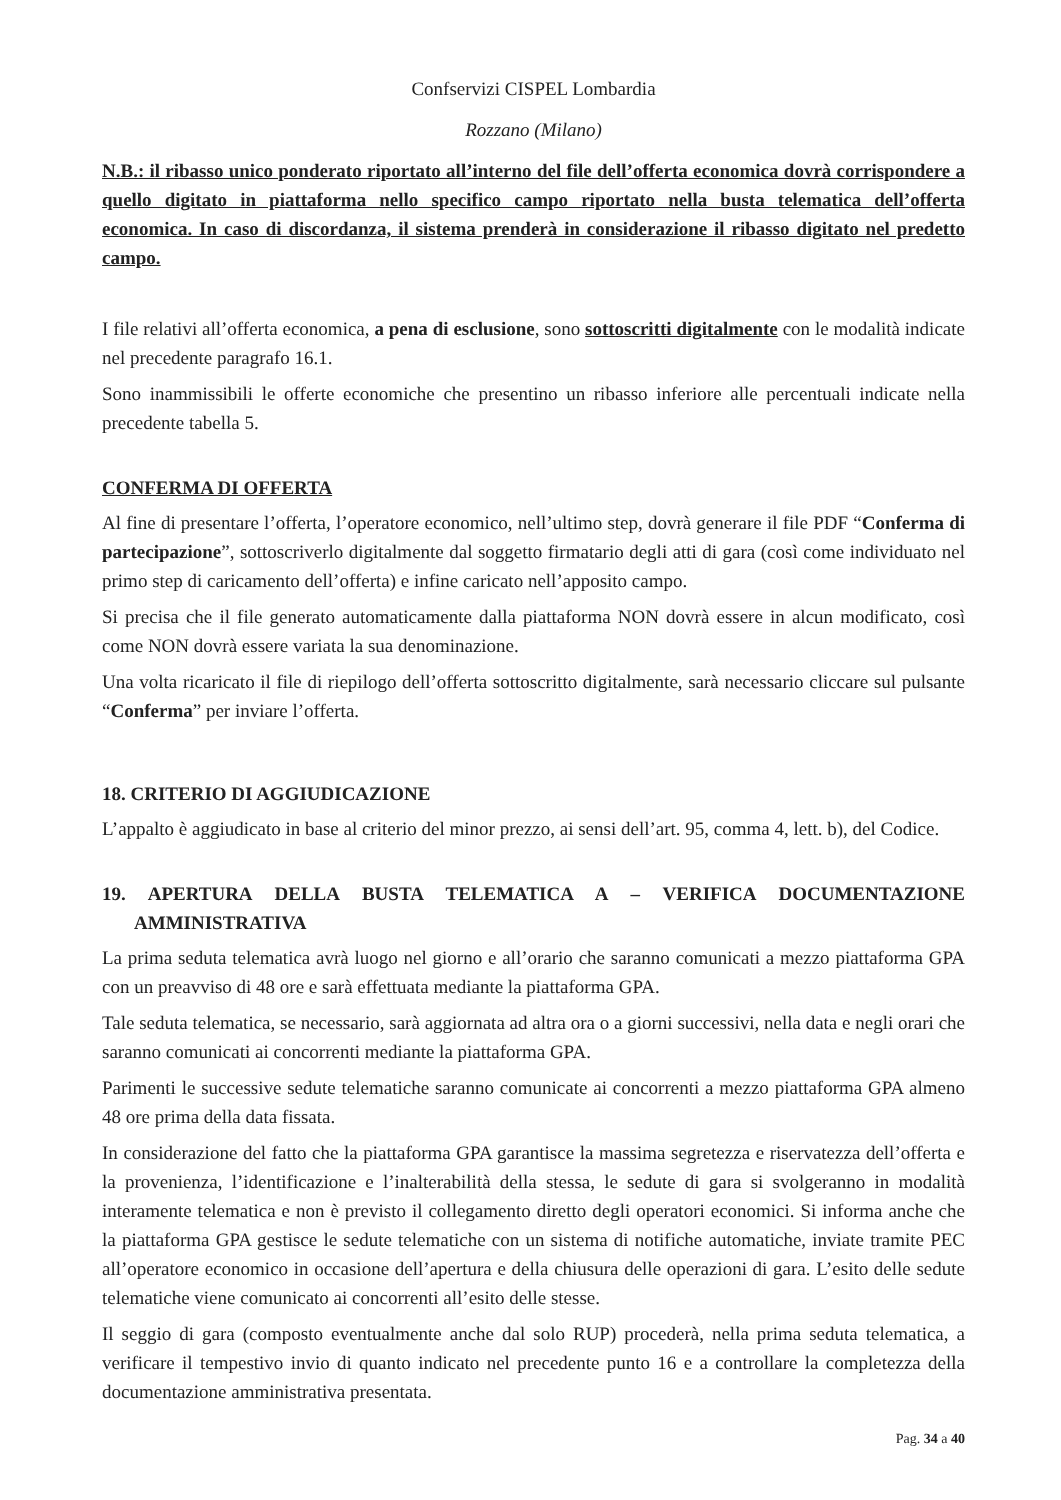Confservizi CISPEL Lombardia
Rozzano (Milano)
N.B.: il ribasso unico ponderato riportato all’interno del file dell’offerta economica dovrà corrispondere a quello digitato in piattaforma nello specifico campo riportato nella busta telematica dell’offerta economica. In caso di discordanza, il sistema prenderà in considerazione il ribasso digitato nel predetto campo.
I file relativi all’offerta economica, a pena di esclusione, sono sottoscritti digitalmente con le modalità indicate nel precedente paragrafo 16.1.
Sono inammissibili le offerte economiche che presentino un ribasso inferiore alle percentuali indicate nella precedente tabella 5.
CONFERMA DI OFFERTA
Al fine di presentare l’offerta, l’operatore economico, nell’ultimo step, dovrà generare il file PDF “Conferma di partecipazione”, sottoscriverlo digitalmente dal soggetto firmatario degli atti di gara (così come individuato nel primo step di caricamento dell’offerta) e infine caricato nell’apposito campo.
Si precisa che il file generato automaticamente dalla piattaforma NON dovrà essere in alcun modificato, così come NON dovrà essere variata la sua denominazione.
Una volta ricaricato il file di riepilogo dell’offerta sottoscritto digitalmente, sarà necessario cliccare sul pulsante “Conferma” per inviare l’offerta.
18. CRITERIO DI AGGIUDICAZIONE
L’appalto è aggiudicato in base al criterio del minor prezzo, ai sensi dell’art. 95, comma 4, lett. b), del Codice.
19. APERTURA DELLA BUSTA TELEMATICA A – VERIFICA DOCUMENTAZIONE AMMINISTRATIVA
La prima seduta telematica avrà luogo nel giorno e all’orario che saranno comunicati a mezzo piattaforma GPA con un preavviso di 48 ore e sarà effettuata mediante la piattaforma GPA.
Tale seduta telematica, se necessario, sarà aggiornata ad altra ora o a giorni successivi, nella data e negli orari che saranno comunicati ai concorrenti mediante la piattaforma GPA.
Parimenti le successive sedute telematiche saranno comunicate ai concorrenti a mezzo piattaforma GPA almeno 48 ore prima della data fissata.
In considerazione del fatto che la piattaforma GPA garantisce la massima segretezza e riservatezza dell’offerta e la provenienza, l’identificazione e l’inalterabilità della stessa, le sedute di gara si svolgeranno in modalità interamente telematica e non è previsto il collegamento diretto degli operatori economici. Si informa anche che la piattaforma GPA gestisce le sedute telematiche con un sistema di notifiche automatiche, inviate tramite PEC all’operatore economico in occasione dell’apertura e della chiusura delle operazioni di gara. L’esito delle sedute telematiche viene comunicato ai concorrenti all’esito delle stesse.
Il seggio di gara (composto eventualmente anche dal solo RUP) procederà, nella prima seduta telematica, a verificare il tempestivo invio di quanto indicato nel precedente punto 16 e a controllare la completezza della documentazione amministrativa presentata.
Pag. 34 a 40